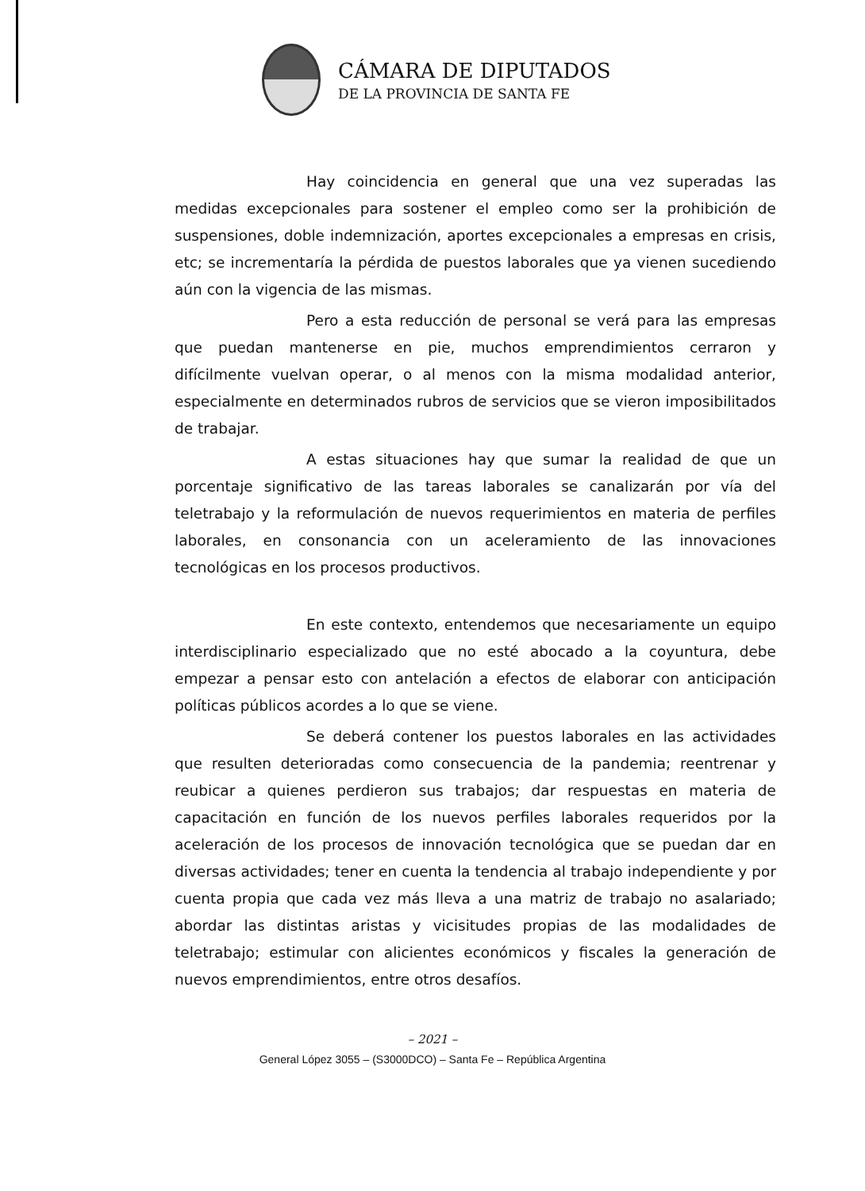CÁMARA DE DIPUTADOS
DE LA PROVINCIA DE SANTA FE
Hay coincidencia en general que una vez superadas las medidas excepcionales para sostener el empleo como ser la prohibición de suspensiones, doble indemnización, aportes excepcionales a empresas en crisis, etc; se incrementaría la pérdida de puestos laborales que ya vienen sucediendo aún con la vigencia de las mismas.
Pero a esta reducción de personal se verá para las empresas que puedan mantenerse en pie, muchos emprendimientos cerraron y difícilmente vuelvan operar, o al menos con la misma modalidad anterior, especialmente en determinados rubros de servicios que se vieron imposibilitados de trabajar.
A estas situaciones hay que sumar la realidad de que un porcentaje significativo de las tareas laborales se canalizarán por vía del teletrabajo y la reformulación de nuevos requerimientos en materia de perfiles laborales, en consonancia con un aceleramiento de las innovaciones tecnológicas en los procesos productivos.
En este contexto, entendemos que necesariamente un equipo interdisciplinario especializado que no esté abocado a la coyuntura, debe empezar a pensar esto con antelación a efectos de elaborar con anticipación políticas públicos acordes a lo que se viene.
Se deberá contener los puestos laborales en las actividades que resulten deterioradas como consecuencia de la pandemia; reentrenar y reubicar a quienes perdieron sus trabajos; dar respuestas en materia de capacitación en función de los nuevos perfiles laborales requeridos por la aceleración de los procesos de innovación tecnológica que se puedan dar en diversas actividades; tener en cuenta la tendencia al trabajo independiente y por cuenta propia que cada vez más lleva a una matriz de trabajo no asalariado; abordar las distintas aristas y vicisitudes propias de las modalidades de teletrabajo; estimular con alicientes económicos y fiscales la generación de nuevos emprendimientos, entre otros desafíos.
– 2021 –
General López 3055 – (S3000DCO) – Santa Fe – República Argentina